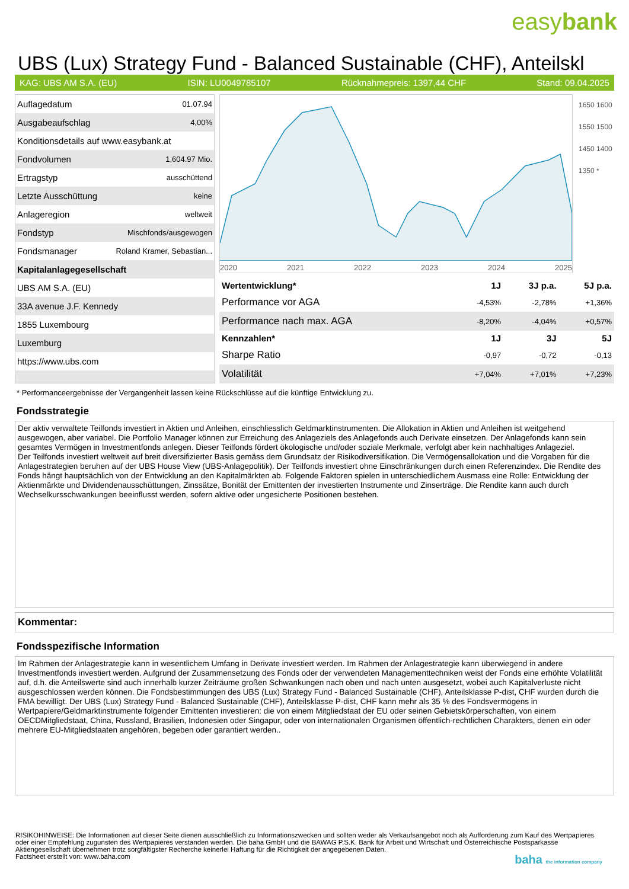easybank
UBS (Lux) Strategy Fund - Balanced Sustainable (CHF), Anteilskl
KAG: UBS AM S.A. (EU) ISIN: LU0049785107 Rücknahmepreis: 1397,44 CHF Stand: 09.04.2025
| Auflagedatum | 01.07.94 |
| Ausgabeaufschlag | 4,00% |
| Konditionsdetails auf www.easybank.at | |
| Fondvolumen | 1,604.97 Mio. |
| Ertragstyp | ausschüttend |
| Letzte Ausschüttung | keine |
| Anlageregion | weltweit |
| Fondstyp | Mischfonds/ausgewogen |
| Fondsmanager | Roland Kramer, Sebastian... |
| Kapitalanlagegesellschaft | |
| UBS AM S.A. (EU) | |
| 33A avenue J.F. Kennedy | |
| 1855 Luxembourg | |
| Luxemburg | |
| https://www.ubs.com | |
2020 2021 2022 2023 2024 2025
1650 1600 1550 1500 1450 1400 1350 *
| Wertentwicklung* | 1J | 3J p.a. | 5J p.a. |
| --- | --- | --- | --- |
| Performance vor AGA | -4,53% | -2,78% | +1,36% |
| Performance nach max. AGA | -8,20% | -4,04% | +0,57% |
| Kennzahlen* | 1J | 3J | 5J |
| Sharpe Ratio | -0,97 | -0,72 | -0,13 |
| Volatilität | +7,04% | +7,01% | +7,23% |
* Performanceergebnisse der Vergangenheit lassen keine Rückschlüsse auf die künftige Entwicklung zu.
Fondsstrategie
Der aktiv verwaltete Teilfonds investiert in Aktien und Anleihen, einschliesslich Geldmarktinstrumenten. Die Allokation in Aktien und Anleihen ist weitgehend ausgewogen, aber variabel. Die Portfolio Manager können zur Erreichung des Anlageziels des Anlagefonds auch Derivate einsetzen. Der Anlagefonds kann sein gesamtes Vermögen in Investmentfonds anlegen. Dieser Teilfonds fördert ökologische und/oder soziale Merkmale, verfolgt aber kein nachhaltiges Anlageziel.
Der Teilfonds investiert weltweit auf breit diversifizierter Basis gemäss dem Grundsatz der Risikodiversifikation. Die Vermögensallokation und die Vorgaben für die Anlagestrategien beruhen auf der UBS House View (UBS-Anlagepolitik). Der Teilfonds investiert ohne Einschränkungen durch einen Referenzindex. Die Rendite des Fonds hängt hauptsächlich von der Entwicklung an den Kapitalmärkten ab. Folgende Faktoren spielen in unterschiedlichem Ausmass eine Rolle: Entwicklung der Aktienmärkte und Dividendenausschüttungen, Zinssätze, Bonität der Emittenten der investierten Instrumente und Zinserträge. Die Rendite kann auch durch Wechselkursschwankungen beeinflusst werden, sofern aktive oder ungesicherte Positionen bestehen.
Kommentar:
Fondsspezifische Information
Im Rahmen der Anlagestrategie kann in wesentlichem Umfang in Derivate investiert werden. Im Rahmen der Anlagestrategie kann überwiegend in andere Investmentfonds investiert werden. Aufgrund der Zusammensetzung des Fonds oder der verwendeten Managementtechniken weist der Fonds eine erhöhte Volatilität auf, d.h. die Anteilswerte sind auch innerhalb kurzer Zeiträume großen Schwankungen nach oben und nach unten ausgesetzt, wobei auch Kapitalverluste nicht ausgeschlossen werden können. Die Fondsbestimmungen des UBS (Lux) Strategy Fund - Balanced Sustainable (CHF), Anteilsklasse P-dist, CHF wurden durch die FMA bewilligt. Der UBS (Lux) Strategy Fund - Balanced Sustainable (CHF), Anteilsklasse P-dist, CHF kann mehr als 35 % des Fondsvermögens in Wertpapiere/Geldmarktinstrumente folgender Emittenten investieren: die von einem Mitgliedstaat der EU oder seinen Gebietskörperschaften, von einem OECDMitgliedstaat, China, Russland, Brasilien, Indonesien oder Singapur, oder von internationalen Organismen öffentlich-rechtlichen Charakters, denen ein oder mehrere EU-Mitgliedstaaten angehören, begeben oder garantiert werden..
RISIKOHINWEISE: Die Informationen auf dieser Seite dienen ausschließlich zu Informationszwecken und sollten weder als Verkaufsangebot noch als Aufforderung zum Kauf des Wertpapieres oder einer Empfehlung zugunsten des Wertpapieres verstanden werden. Die baha GmbH und die BAWAG P.S.K. Bank für Arbeit und Wirtschaft und Österreichische Postsparkasse Aktiengesellschaft übernehmen trotz sorgfältigster Recherche keinerlei Haftung für die Richtigkeit der angegebenen Daten.
Factsheet erstellt von: www.baha.com baha the information company